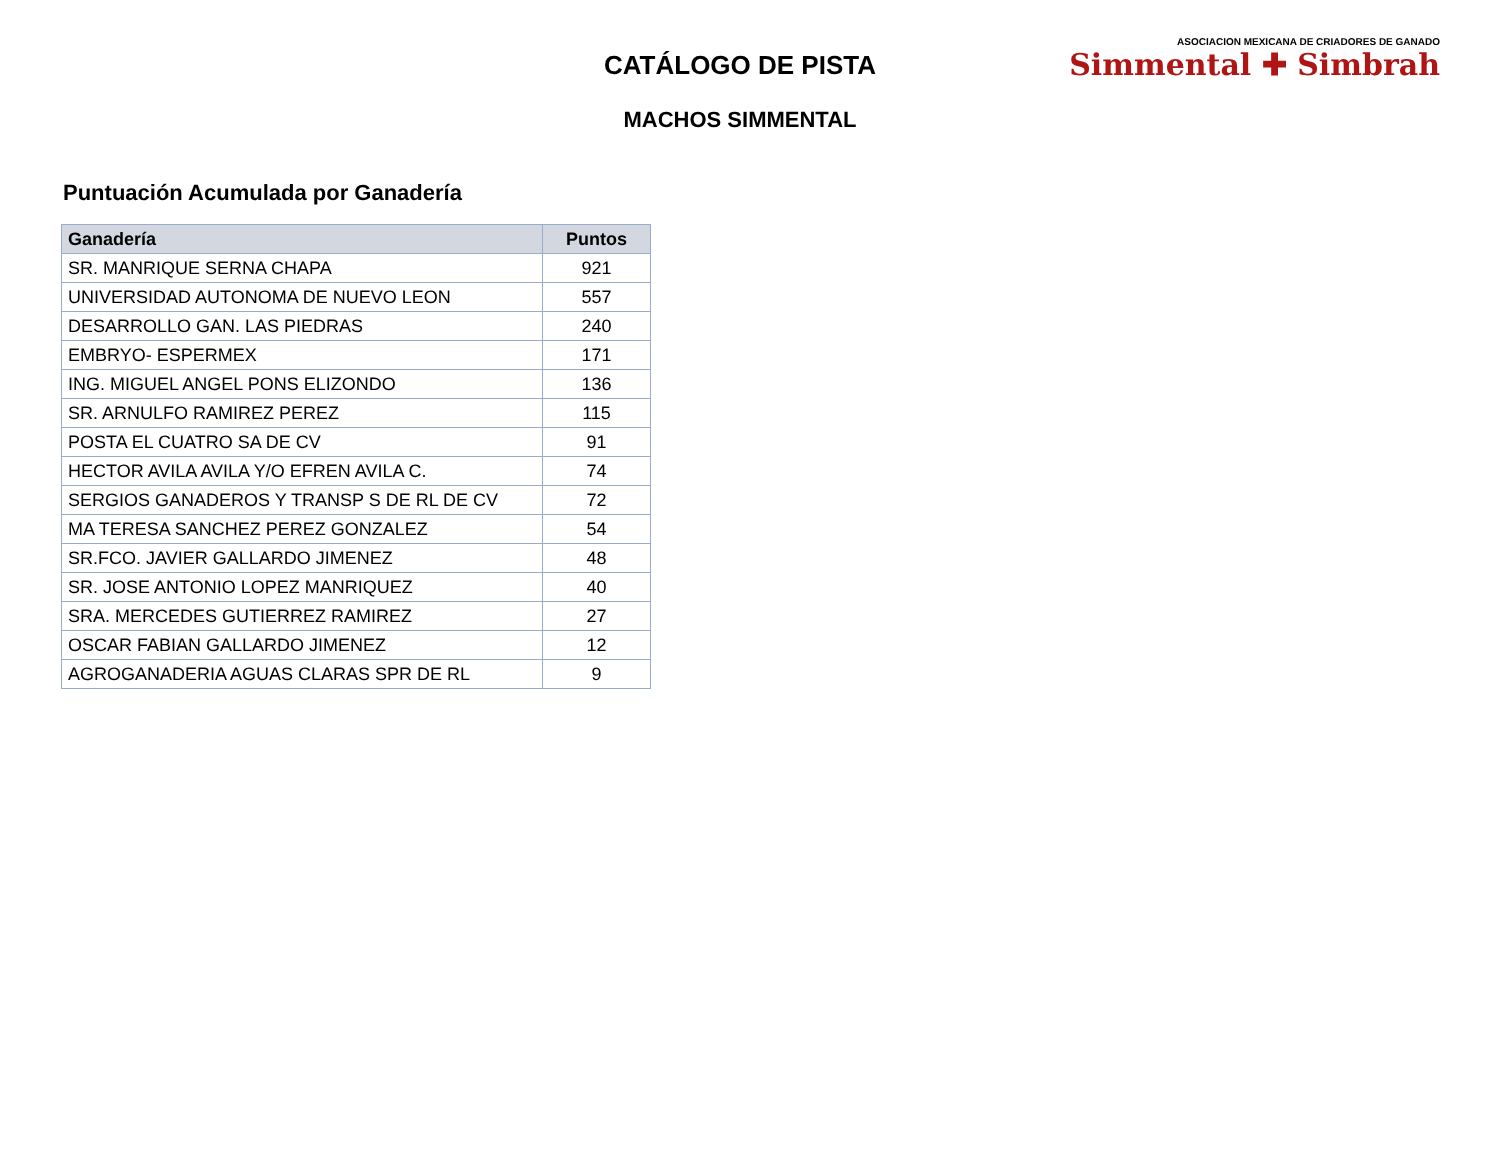CATÁLOGO DE PISTA
MACHOS SIMMENTAL
ASOCIACION MEXICANA DE CRIADORES DE GANADO
Simmental ✚ Simbrah
Puntuación Acumulada por Ganadería
| Ganadería | Puntos |
| --- | --- |
| SR. MANRIQUE SERNA CHAPA | 921 |
| UNIVERSIDAD AUTONOMA DE NUEVO LEON | 557 |
| DESARROLLO GAN. LAS PIEDRAS | 240 |
| EMBRYO- ESPERMEX | 171 |
| ING. MIGUEL ANGEL PONS ELIZONDO | 136 |
| SR. ARNULFO RAMIREZ PEREZ | 115 |
| POSTA EL CUATRO SA DE CV | 91 |
| HECTOR AVILA AVILA Y/O EFREN AVILA C. | 74 |
| SERGIOS GANADEROS Y TRANSP S DE RL DE CV | 72 |
| MA TERESA SANCHEZ PEREZ GONZALEZ | 54 |
| SR.FCO. JAVIER GALLARDO JIMENEZ | 48 |
| SR. JOSE ANTONIO LOPEZ MANRIQUEZ | 40 |
| SRA. MERCEDES GUTIERREZ RAMIREZ | 27 |
| OSCAR FABIAN GALLARDO JIMENEZ | 12 |
| AGROGANADERIA AGUAS CLARAS SPR DE RL | 9 |